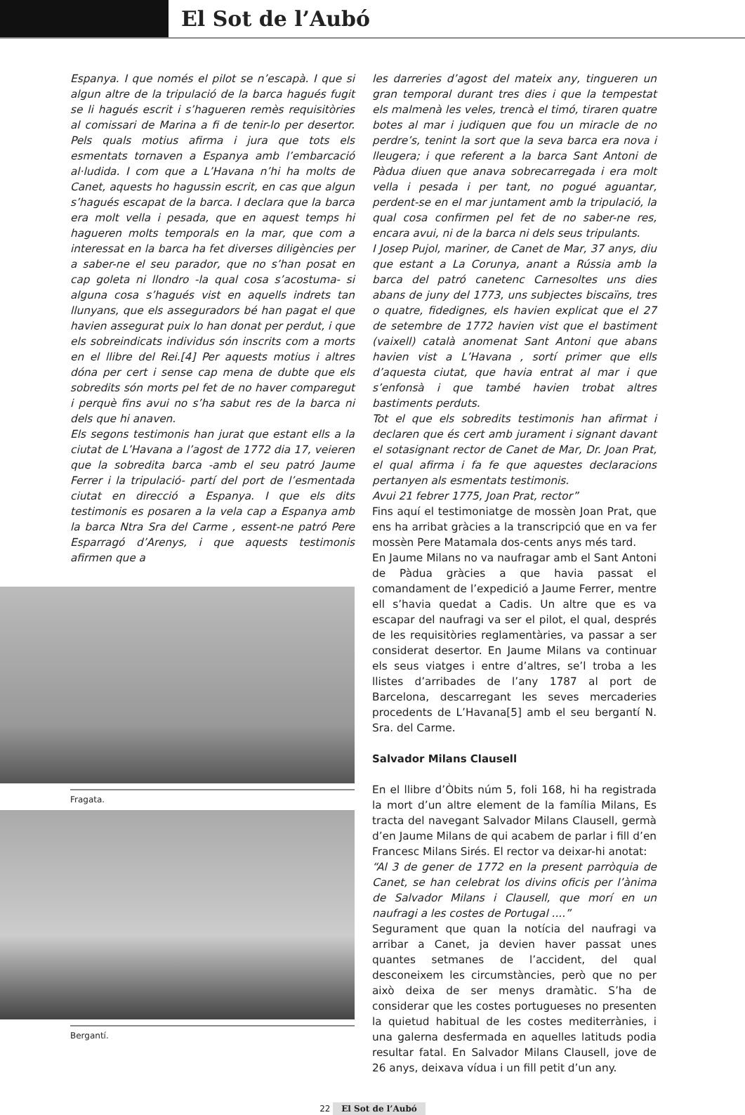El Sot de l’Aubó
Espanya. I que només el pilot se n’escapà. I que si algun altre de la tripulació de la barca hagués fugit se li hagués escrit i s’hagueren remès requisitòries al comissari de Marina a fi de tenir-lo per desertor. Pels quals motius afirma i jura que tots els esmentats tornaven a Espanya amb l’embarcació al·ludida. I com que a L’Havana n’hi ha molts de Canet, aquests ho hagussin escrit, en cas que algun s’hagués escapat de la barca. I declara que la barca era molt vella i pesada, que en aquest temps hi hagueren molts temporals en la mar, que com a interessat en la barca ha fet diverses diligències per a saber-ne el seu parador, que no s’han posat en cap goleta ni llondro -la qual cosa s’acostuma- si alguna cosa s’hagués vist en aquells indrets tan llunyans, que els asseguradors bé han pagat el que havien assegurat puix lo han donat per perdut, i que els sobreindicats individus són inscrits com a morts en el llibre del Rei.[4] Per aquests motius i altres dóna per cert i sense cap mena de dubte que els sobredits són morts pel fet de no haver comparegut i perquè fins avui no s’ha sabut res de la barca ni dels que hi anaven.
Els segons testimonis han jurat que estant ells a la ciutat de L’Havana a l’agost de 1772 dia 17, veieren que la sobredita barca -amb el seu patró Jaume Ferrer i la tripulació- partí del port de l’esmentada ciutat en direcció a Espanya. I que els dits testimonis es posaren a la vela cap a Espanya amb la barca Ntra Sra del Carme , essent-ne patró Pere Esparragó d’Arenys, i que aquests testimonis afirmen que a
Fragata.
Bergantí.
les darreries d’agost del mateix any, tingueren un gran temporal durant tres dies i que la tempestat els malmenà les veles, trencà el timó, tiraren quatre botes al mar i judiquen que fou un miracle de no perdre’s, tenint la sort que la seva barca era nova i lleugera; i que referent a la barca Sant Antoni de Pàdua diuen que anava sobrecarregada i era molt vella i pesada i per tant, no pogué aguantar, perdent-se en el mar juntament amb la tripulació, la qual cosa confirmen pel fet de no saber-ne res, encara avui, ni de la barca ni dels seus tripulants.
I Josep Pujol, mariner, de Canet de Mar, 37 anys, diu que estant a La Corunya, anant a Rússia amb la barca del patró canetenc Carnesoltes uns dies abans de juny del 1773, uns subjectes biscaïns, tres o quatre, fidedignes, els havien explicat que el 27 de setembre de 1772 havien vist que el bastiment (vaixell) català anomenat Sant Antoni que abans havien vist a L’Havana , sortí primer que ells d’aquesta ciutat, que havia entrat al mar i que s’enfonsà i que també havien trobat altres bastiments perduts.
Tot el que els sobredits testimonis han afirmat i declaren que és cert amb jurament i signant davant el sotasignant rector de Canet de Mar, Dr. Joan Prat, el qual afirma i fa fe que aquestes declaracions pertanyen als esmentats testimonis.
Avui 21 febrer 1775, Joan Prat, rector”
Fins aquí el testimoniatge de mossèn Joan Prat, que ens ha arribat gràcies a la transcripció que en va fer mossèn Pere Matamala dos-cents anys més tard.
En Jaume Milans no va naufragar amb el Sant Antoni de Pàdua gràcies a que havia passat el comandament de l’expedició a Jaume Ferrer, mentre ell s’havia quedat a Cadis. Un altre que es va escapar del naufragi va ser el pilot, el qual, després de les requisitòries reglamentàries, va passar a ser considerat desertor. En Jaume Milans va continuar els seus viatges i entre d’altres, se’l troba a les llistes d’arribades de l’any 1787 al port de Barcelona, descarregant les seves mercaderies procedents de L’Havana[5] amb el seu bergantí N. Sra. del Carme.
Salvador Milans Clausell
En el llibre d’Òbits núm 5, foli 168, hi ha registrada la mort d’un altre element de la família Milans, Es tracta del navegant Salvador Milans Clausell, germà d’en Jaume Milans de qui acabem de parlar i fill d’en Francesc Milans Sirés. El rector va deixar-hi anotat:
“Al 3 de gener de 1772 en la present parròquia de Canet, se han celebrat los divins oficis per l’ànima de Salvador Milans i Clausell, que morí en un naufragi a les costes de Portugal ....”
Segurament que quan la notícia del naufragi va arribar a Canet, ja devien haver passat unes quantes setmanes de l’accident, del qual desconeixem les circumstàncies, però que no per això deixa de ser menys dramàtic. S’ha de considerar que les costes portugueses no presenten la quietud habitual de les costes mediterrànies, i una galerna desfermada en aquelles latituds podia resultar fatal. En Salvador Milans Clausell, jove de 26 anys, deixava vídua i un fill petit d’un any.
22 El Sot de l’Aubó